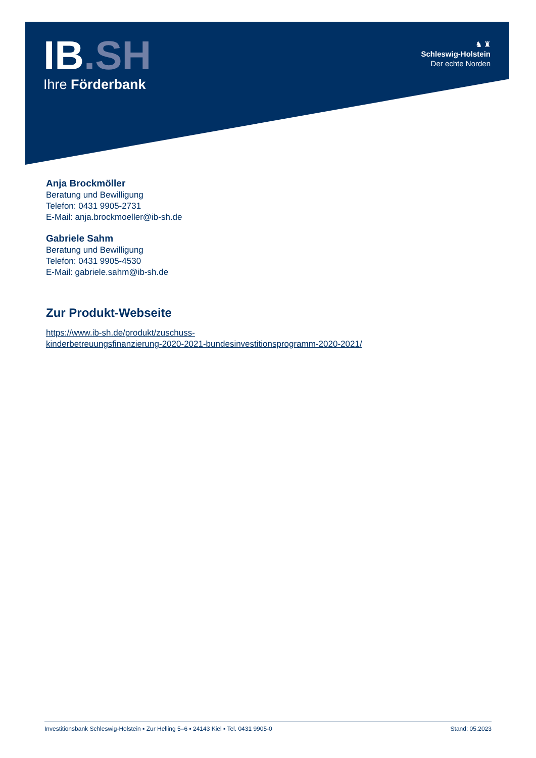IB.SH
Ihre Förderbank
♞ ♜
Schleswig-Holstein
Der echte Norden
Anja Brockmöller
Beratung und Bewilligung
Telefon: 0431 9905-2731
E-Mail: anja.brockmoeller@ib-sh.de
Gabriele Sahm
Beratung und Bewilligung
Telefon: 0431 9905-4530
E-Mail: gabriele.sahm@ib-sh.de
Zur Produkt-Webseite
https://www.ib-sh.de/produkt/zuschuss-
kinderbetreuungsfinanzierung-2020-2021-bundesinvestitionsprogramm-2020-2021/
Investitionsbank Schleswig-Holstein ▪ Zur Helling 5–6 ▪ 24143 Kiel ▪ Tel. 0431 9905-0 Stand: 05.2023